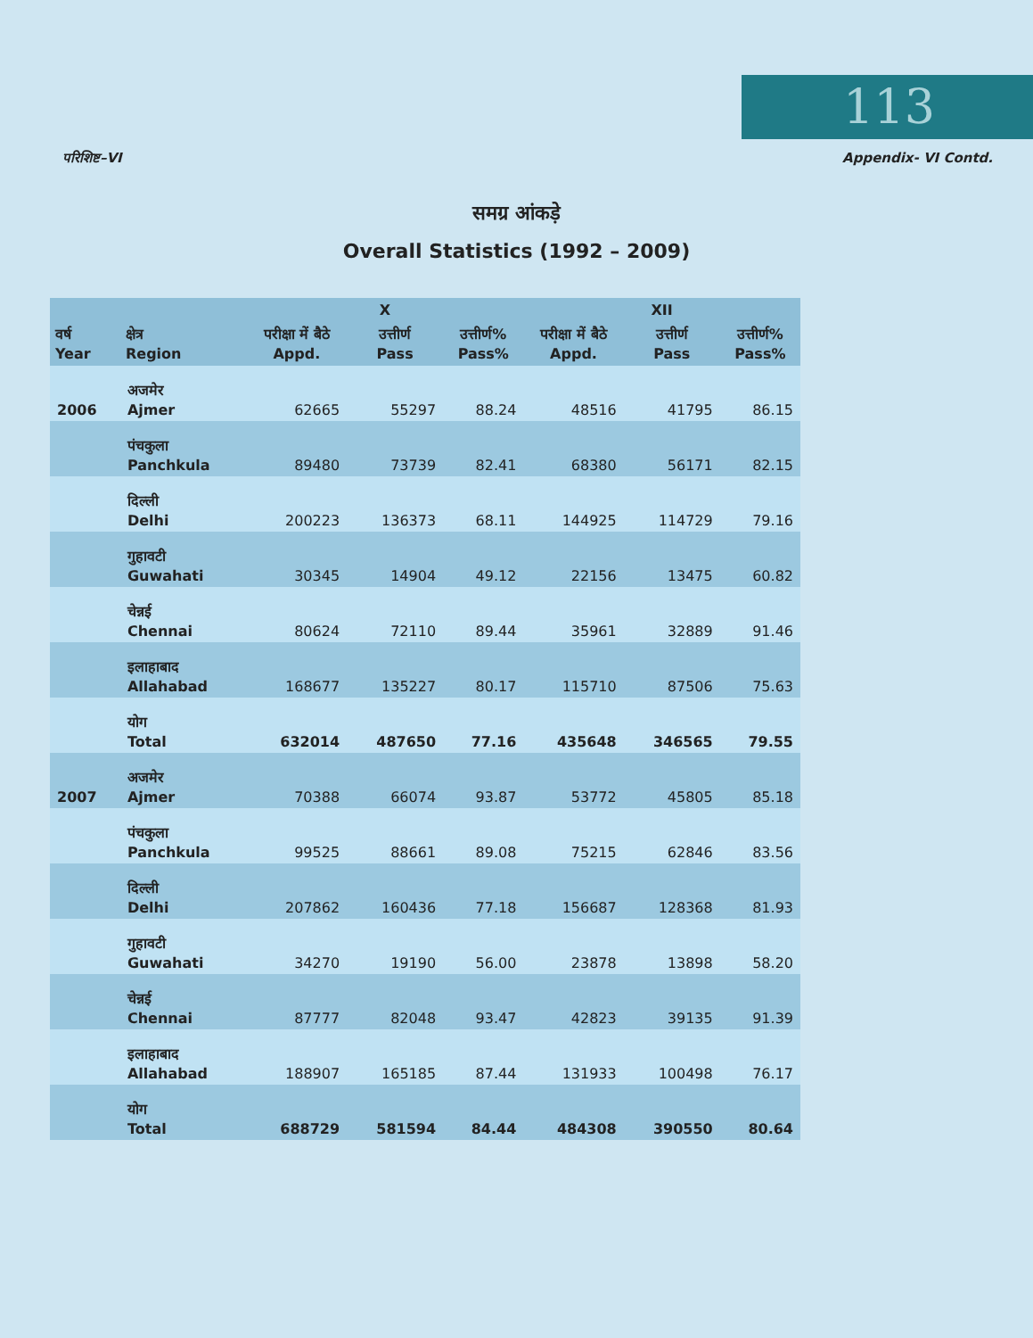113
परिशिष्ट–VI Appendix- VI Contd.
समग्र आंकड़े
Overall Statistics (1992 – 2009)
| वर्ष Year | क्षेत्र Region | X | | | XII | | |
| --- | --- | --- | --- | --- | --- | --- | --- |
| | | परीक्षा में बैठे Appd. | उत्तीर्ण Pass | उत्तीर्ण% Pass% | परीक्षा में बैठे Appd. | उत्तीर्ण Pass | उत्तीर्ण% Pass% |
| 2006 | अजमेर Ajmer | 62665 | 55297 | 88.24 | 48516 | 41795 | 86.15 |
| | पंचकुला Panchkula | 89480 | 73739 | 82.41 | 68380 | 56171 | 82.15 |
| | दिल्ली Delhi | 200223 | 136373 | 68.11 | 144925 | 114729 | 79.16 |
| | गुहावटी Guwahati | 30345 | 14904 | 49.12 | 22156 | 13475 | 60.82 |
| | चेन्नई Chennai | 80624 | 72110 | 89.44 | 35961 | 32889 | 91.46 |
| | इलाहाबाद Allahabad | 168677 | 135227 | 80.17 | 115710 | 87506 | 75.63 |
| | योग Total | 632014 | 487650 | 77.16 | 435648 | 346565 | 79.55 |
| 2007 | अजमेर Ajmer | 70388 | 66074 | 93.87 | 53772 | 45805 | 85.18 |
| | पंचकुला Panchkula | 99525 | 88661 | 89.08 | 75215 | 62846 | 83.56 |
| | दिल्ली Delhi | 207862 | 160436 | 77.18 | 156687 | 128368 | 81.93 |
| | गुहावटी Guwahati | 34270 | 19190 | 56.00 | 23878 | 13898 | 58.20 |
| | चेन्नई Chennai | 87777 | 82048 | 93.47 | 42823 | 39135 | 91.39 |
| | इलाहाबाद Allahabad | 188907 | 165185 | 87.44 | 131933 | 100498 | 76.17 |
| | योग Total | 688729 | 581594 | 84.44 | 484308 | 390550 | 80.64 |